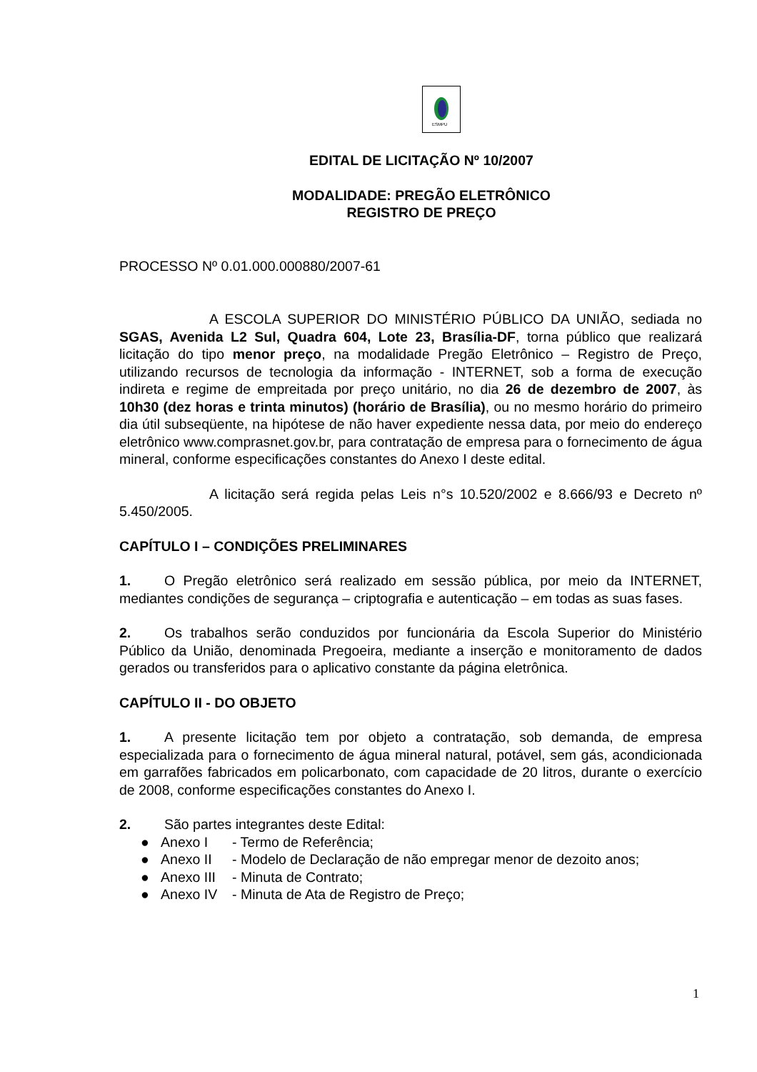ESMPU
EDITAL DE LICITAÇÃO Nº 10/2007
MODALIDADE: PREGÃO ELETRÔNICO
REGISTRO DE PREÇO
PROCESSO Nº 0.01.000.000880/2007-61
A ESCOLA SUPERIOR DO MINISTÉRIO PÚBLICO DA UNIÃO, sediada no SGAS, Avenida L2 Sul, Quadra 604, Lote 23, Brasília-DF, torna público que realizará licitação do tipo menor preço, na modalidade Pregão Eletrônico – Registro de Preço, utilizando recursos de tecnologia da informação - INTERNET, sob a forma de execução indireta e regime de empreitada por preço unitário, no dia 26 de dezembro de 2007, às 10h30 (dez horas e trinta minutos) (horário de Brasília), ou no mesmo horário do primeiro dia útil subseqüente, na hipótese de não haver expediente nessa data, por meio do endereço eletrônico www.comprasnet.gov.br, para contratação de empresa para o fornecimento de água mineral, conforme especificações constantes do Anexo I deste edital.
A licitação será regida pelas Leis n°s 10.520/2002 e 8.666/93 e Decreto nº 5.450/2005.
CAPÍTULO I – CONDIÇÕES PRELIMINARES
1. O Pregão eletrônico será realizado em sessão pública, por meio da INTERNET, mediantes condições de segurança – criptografia e autenticação – em todas as suas fases.
2. Os trabalhos serão conduzidos por funcionária da Escola Superior do Ministério Público da União, denominada Pregoeira, mediante a inserção e monitoramento de dados gerados ou transferidos para o aplicativo constante da página eletrônica.
CAPÍTULO II - DO OBJETO
1. A presente licitação tem por objeto a contratação, sob demanda, de empresa especializada para o fornecimento de água mineral natural, potável, sem gás, acondicionada em garrafões fabricados em policarbonato, com capacidade de 20 litros, durante o exercício de 2008, conforme especificações constantes do Anexo I.
2. São partes integrantes deste Edital:
● Anexo I - Termo de Referência;
● Anexo II - Modelo de Declaração de não empregar menor de dezoito anos;
● Anexo III - Minuta de Contrato;
● Anexo IV - Minuta de Ata de Registro de Preço;
1